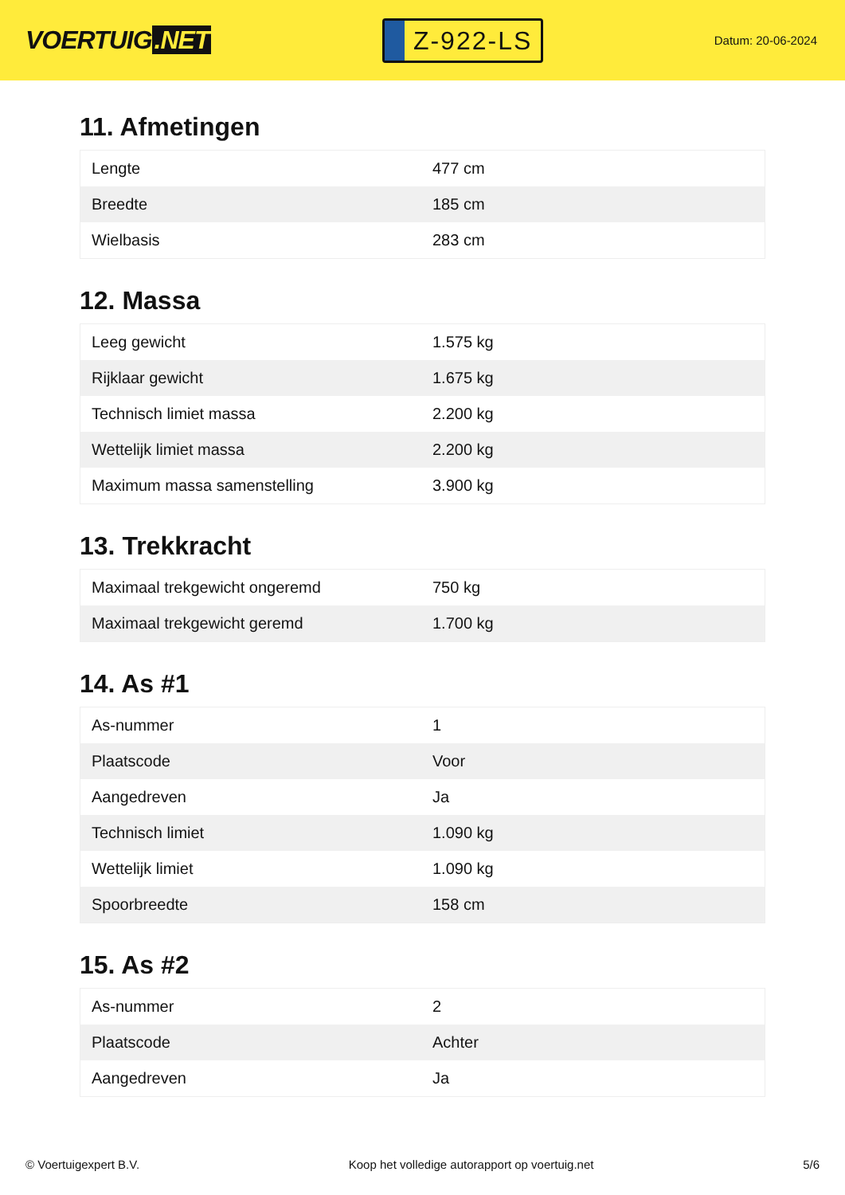VOERTUIG.NET
Z-922-LS
Datum: 20-06-2024
11. Afmetingen
| Lengte | 477 cm |
| Breedte | 185 cm |
| Wielbasis | 283 cm |
12. Massa
| Leeg gewicht | 1.575 kg |
| Rijklaar gewicht | 1.675 kg |
| Technisch limiet massa | 2.200 kg |
| Wettelijk limiet massa | 2.200 kg |
| Maximum massa samenstelling | 3.900 kg |
13. Trekkracht
| Maximaal trekgewicht ongeremd | 750 kg |
| Maximaal trekgewicht geremd | 1.700 kg |
14. As #1
| As-nummer | 1 |
| Plaatscode | Voor |
| Aangedreven | Ja |
| Technisch limiet | 1.090 kg |
| Wettelijk limiet | 1.090 kg |
| Spoorbreedte | 158 cm |
15. As #2
| As-nummer | 2 |
| Plaatscode | Achter |
| Aangedreven | Ja |
© Voertuigexpert B.V. Koop het volledige autorapport op voertuig.net 5/6